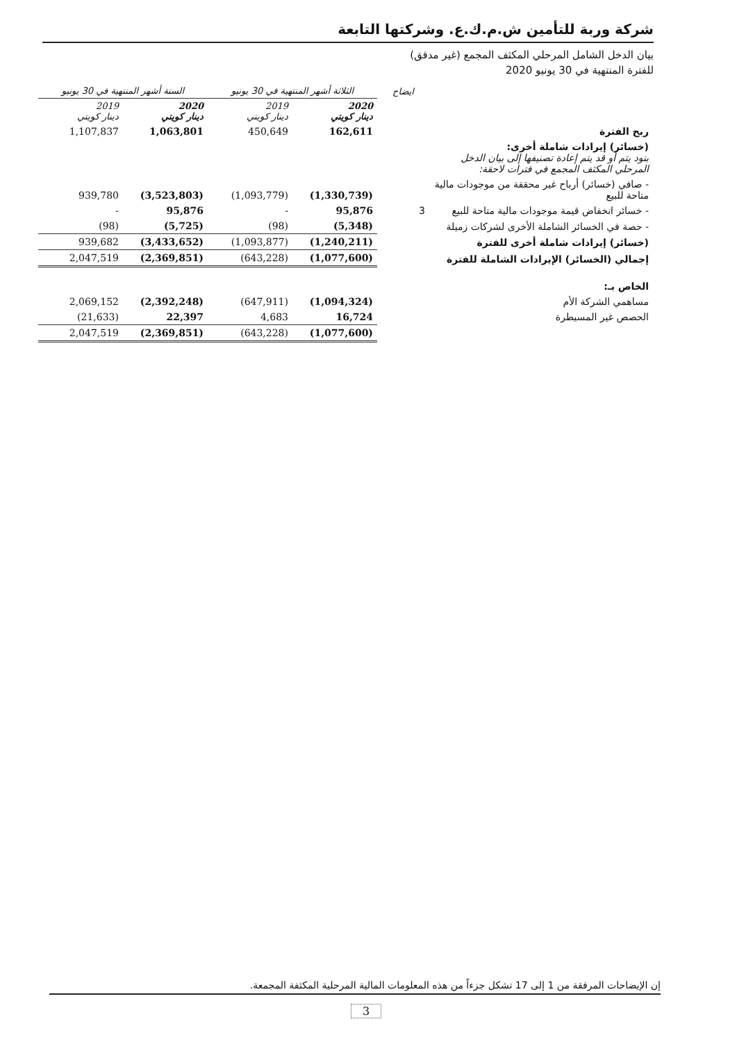شركة وربة للتأمين ش.م.ك.ع. وشركتها التابعة
بيان الدخل الشامل المرحلي المكثف المجمع (غير مدقق)
للفترة المنتهية في 30 يونيو 2020
| | ايضاح | الثلاثة أشهر المنتهية في 30 يونيو | | الستة أشهر المنتهية في 30 يونيو | |
| --- | --- | --- | --- | --- | --- |
| | | 2020 دينار كويتي | 2019 دينار كويتي | 2020 دينار كويتي | 2019 دينار كويتي |
| ربح الفترة | | 162,611 | 450,649 | 1,063,801 | 1,107,837 |
| (خسائر) إيرادات شاملة أخرى: بنود يتم أو قد يتم إعادة تصنيفها إلى بيان الدخل المرحلي المكثف المجمع في فترات لاحقة: | | | | | |
| - صافي (خسائر) أرباح غير محققة من موجودات مالية متاحة للبيع | | (1,330,739) | (1,093,779) | (3,523,803) | 939,780 |
| - خسائر انخفاض قيمة موجودات مالية متاحة للبيع | 3 | 95,876 | - | 95,876 | - |
| - حصة في الخسائر الشاملة الأخرى لشركات زميلة | | (5,348) | (98) | (5,725) | (98) |
| (خسائر) إيرادات شاملة أخرى للفترة | | (1,240,211) | (1,093,877) | (3,433,652) | 939,682 |
| إجمالي (الخسائر) الإيرادات الشاملة للفترة | | (1,077,600) | (643,228) | (2,369,851) | 2,047,519 |
| الخاص بـ: | | | | | |
| مساهمي الشركة الأم | | (1,094,324) | (647,911) | (2,392,248) | 2,069,152 |
| الحصص غير المسيطرة | | 16,724 | 4,683 | 22,397 | (21,633) |
| | | (1,077,600) | (643,228) | (2,369,851) | 2,047,519 |
إن الإيضاحات المرفقة من 1 إلى 17 تشكل جزءاً من هذه المعلومات المالية المرحلية المكثفة المجمعة.
3